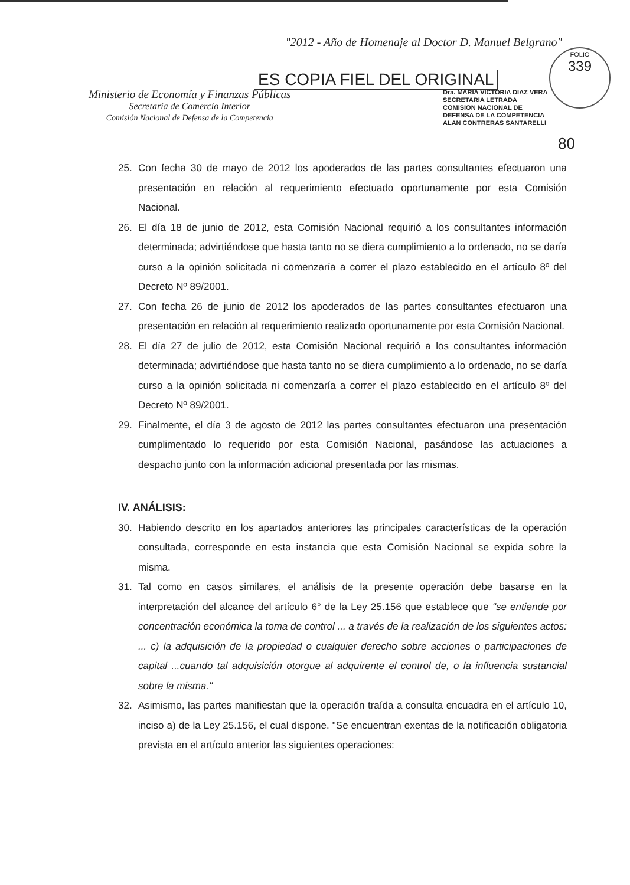"2012 - Año de Homenaje al Doctor D. Manuel Belgrano"
ES COPIA FIEL DEL ORIGINAL
Ministerio de Economía y Finanzas Públicas
Secretaría de Comercio Interior
Comisión Nacional de Defensa de la Competencia
Dra. MARIA VICTORIA DIAZ VERA
SECRETARIA LETRADA
COMISION NACIONAL DE
DEFENSA DE LA COMPETENCIA
ALAN CONTRERAS SANTARELLI
FOLIO
339
80
25. Con fecha 30 de mayo de 2012 los apoderados de las partes consultantes efectuaron una presentación en relación al requerimiento efectuado oportunamente por esta Comisión Nacional.
26. El día 18 de junio de 2012, esta Comisión Nacional requirió a los consultantes información determinada; advirtiéndose que hasta tanto no se diera cumplimiento a lo ordenado, no se daría curso a la opinión solicitada ni comenzaría a correr el plazo establecido en el artículo 8º del Decreto Nº 89/2001.
27. Con fecha 26 de junio de 2012 los apoderados de las partes consultantes efectuaron una presentación en relación al requerimiento realizado oportunamente por esta Comisión Nacional.
28. El día 27 de julio de 2012, esta Comisión Nacional requirió a los consultantes información determinada; advirtiéndose que hasta tanto no se diera cumplimiento a lo ordenado, no se daría curso a la opinión solicitada ni comenzaría a correr el plazo establecido en el artículo 8º del Decreto Nº 89/2001.
29. Finalmente, el día 3 de agosto de 2012 las partes consultantes efectuaron una presentación cumplimentado lo requerido por esta Comisión Nacional, pasándose las actuaciones a despacho junto con la información adicional presentada por las mismas.
IV. ANÁLISIS:
30. Habiendo descrito en los apartados anteriores las principales características de la operación consultada, corresponde en esta instancia que esta Comisión Nacional se expida sobre la misma.
31. Tal como en casos similares, el análisis de la presente operación debe basarse en la interpretación del alcance del artículo 6° de la Ley 25.156 que establece que "se entiende por concentración económica la toma de control ... a través de la realización de los siguientes actos: ... c) la adquisición de la propiedad o cualquier derecho sobre acciones o participaciones de capital ...cuando tal adquisición otorgue al adquirente el control de, o la influencia sustancial sobre la misma."
32. Asimismo, las partes manifiestan que la operación traída a consulta encuadra en el artículo 10, inciso a) de la Ley 25.156, el cual dispone. "Se encuentran exentas de la notificación obligatoria prevista en el artículo anterior las siguientes operaciones: